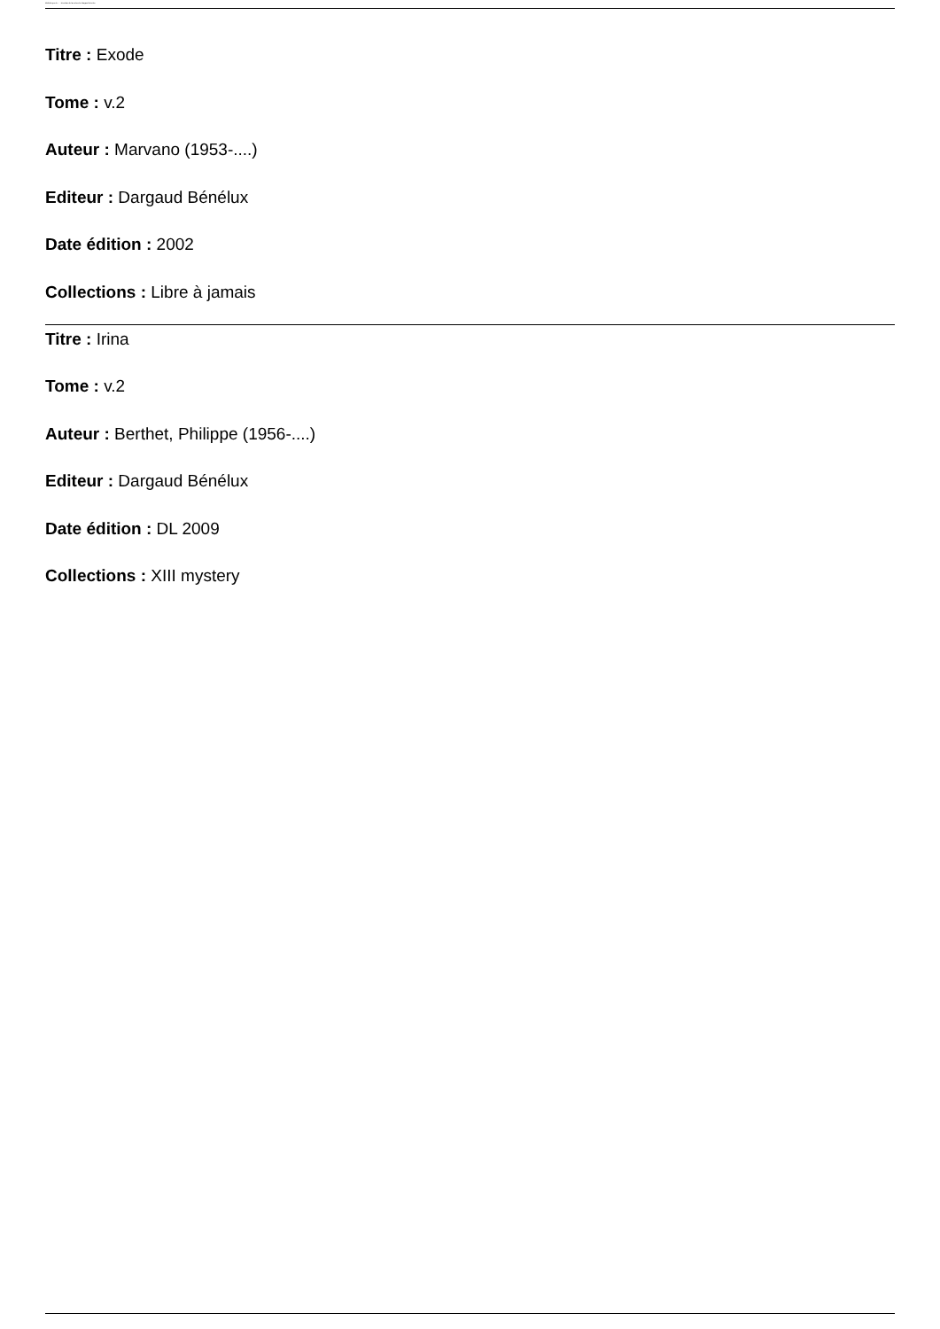Bibliothèque de ... - Résultats de la recherche Dargaud Bénélux
Titre : Exode
Tome : v.2
Auteur : Marvano (1953-....)
Editeur : Dargaud Bénélux
Date édition : 2002
Collections : Libre à jamais
Titre : Irina
Tome : v.2
Auteur : Berthet, Philippe (1956-....)
Editeur : Dargaud Bénélux
Date édition : DL 2009
Collections : XIII mystery